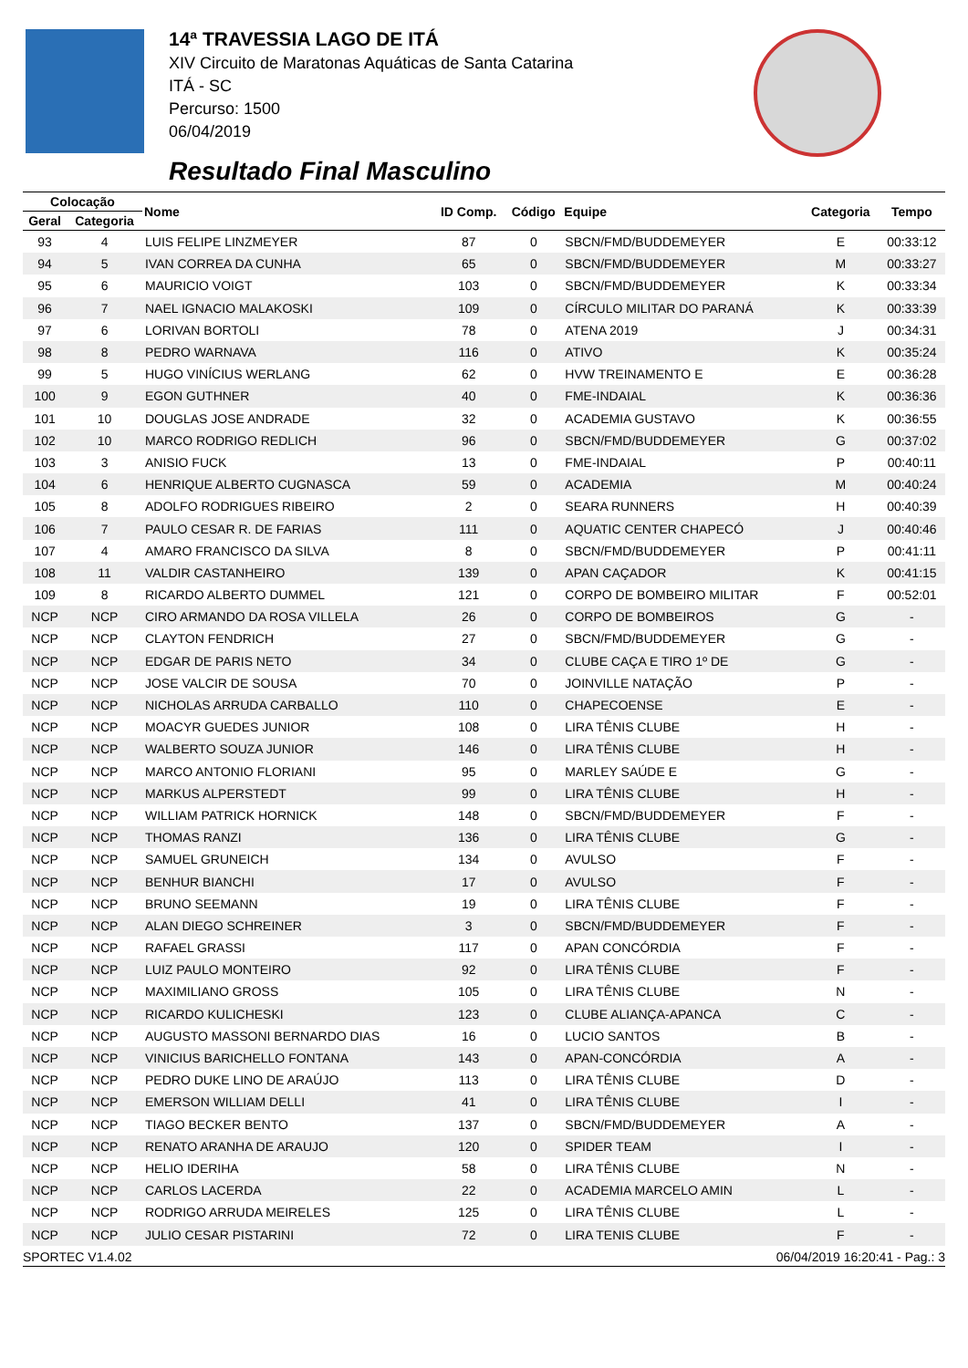14ª TRAVESSIA LAGO DE ITÁ
XIV Circuito de Maratonas Aquáticas de Santa Catarina
ITÁ - SC
Percurso: 1500
06/04/2019
Resultado Final Masculino
| Colocação | | Nome | ID Comp. | Código | Equipe | Categoria | Tempo |
| --- | --- | --- | --- | --- | --- | --- | --- |
| Geral | Categoria | | | | | | |
| 93 | 4 | LUIS FELIPE LINZMEYER | 87 | 0 | SBCN/FMD/BUDDEMEYER | E | 00:33:12 |
| 94 | 5 | IVAN CORREA DA CUNHA | 65 | 0 | SBCN/FMD/BUDDEMEYER | M | 00:33:27 |
| 95 | 6 | MAURICIO VOIGT | 103 | 0 | SBCN/FMD/BUDDEMEYER | K | 00:33:34 |
| 96 | 7 | NAEL IGNACIO MALAKOSKI | 109 | 0 | CÍRCULO MILITAR DO PARANÁ | K | 00:33:39 |
| 97 | 6 | LORIVAN BORTOLI | 78 | 0 | ATENA 2019 | J | 00:34:31 |
| 98 | 8 | PEDRO WARNAVA | 116 | 0 | ATIVO | K | 00:35:24 |
| 99 | 5 | HUGO VINÍCIUS WERLANG | 62 | 0 | HVW TREINAMENTO E | E | 00:36:28 |
| 100 | 9 | EGON GUTHNER | 40 | 0 | FME-INDAIAL | K | 00:36:36 |
| 101 | 10 | DOUGLAS JOSE ANDRADE | 32 | 0 | ACADEMIA GUSTAVO | K | 00:36:55 |
| 102 | 10 | MARCO RODRIGO REDLICH | 96 | 0 | SBCN/FMD/BUDDEMEYER | G | 00:37:02 |
| 103 | 3 | ANISIO FUCK | 13 | 0 | FME-INDAIAL | P | 00:40:11 |
| 104 | 6 | HENRIQUE ALBERTO CUGNASCA | 59 | 0 | ACADEMIA | M | 00:40:24 |
| 105 | 8 | ADOLFO RODRIGUES RIBEIRO | 2 | 0 | SEARA RUNNERS | H | 00:40:39 |
| 106 | 7 | PAULO CESAR R. DE FARIAS | 111 | 0 | AQUATIC CENTER CHAPECÓ | J | 00:40:46 |
| 107 | 4 | AMARO FRANCISCO DA SILVA | 8 | 0 | SBCN/FMD/BUDDEMEYER | P | 00:41:11 |
| 108 | 11 | VALDIR CASTANHEIRO | 139 | 0 | APAN CAÇADOR | K | 00:41:15 |
| 109 | 8 | RICARDO ALBERTO DUMMEL | 121 | 0 | CORPO DE BOMBEIRO MILITAR | F | 00:52:01 |
| NCP | NCP | CIRO ARMANDO DA ROSA VILLELA | 26 | 0 | CORPO DE BOMBEIROS | G | - |
| NCP | NCP | CLAYTON FENDRICH | 27 | 0 | SBCN/FMD/BUDDEMEYER | G | - |
| NCP | NCP | EDGAR DE PARIS NETO | 34 | 0 | CLUBE CAÇA E TIRO 1º DE | G | - |
| NCP | NCP | JOSE VALCIR DE SOUSA | 70 | 0 | JOINVILLE NATAÇÃO | P | - |
| NCP | NCP | NICHOLAS ARRUDA CARBALLO | 110 | 0 | CHAPECOENSE | E | - |
| NCP | NCP | MOACYR GUEDES JUNIOR | 108 | 0 | LIRA TÊNIS CLUBE | H | - |
| NCP | NCP | WALBERTO SOUZA JUNIOR | 146 | 0 | LIRA TÊNIS CLUBE | H | - |
| NCP | NCP | MARCO ANTONIO FLORIANI | 95 | 0 | MARLEY SAÚDE E | G | - |
| NCP | NCP | MARKUS ALPERSTEDT | 99 | 0 | LIRA TÊNIS CLUBE | H | - |
| NCP | NCP | WILLIAM PATRICK HORNICK | 148 | 0 | SBCN/FMD/BUDDEMEYER | F | - |
| NCP | NCP | THOMAS RANZI | 136 | 0 | LIRA TÊNIS CLUBE | G | - |
| NCP | NCP | SAMUEL GRUNEICH | 134 | 0 | AVULSO | F | - |
| NCP | NCP | BENHUR BIANCHI | 17 | 0 | AVULSO | F | - |
| NCP | NCP | BRUNO SEEMANN | 19 | 0 | LIRA TÊNIS CLUBE | F | - |
| NCP | NCP | ALAN DIEGO SCHREINER | 3 | 0 | SBCN/FMD/BUDDEMEYER | F | - |
| NCP | NCP | RAFAEL GRASSI | 117 | 0 | APAN CONCÓRDIA | F | - |
| NCP | NCP | LUIZ PAULO MONTEIRO | 92 | 0 | LIRA TÊNIS CLUBE | F | - |
| NCP | NCP | MAXIMILIANO GROSS | 105 | 0 | LIRA TÊNIS CLUBE | N | - |
| NCP | NCP | RICARDO KULICHESKI | 123 | 0 | CLUBE ALIANÇA-APANCA | C | - |
| NCP | NCP | AUGUSTO MASSONI BERNARDO DIAS | 16 | 0 | LUCIO SANTOS | B | - |
| NCP | NCP | VINICIUS BARICHELLO FONTANA | 143 | 0 | APAN-CONCÓRDIA | A | - |
| NCP | NCP | PEDRO DUKE LINO DE ARAÚJO | 113 | 0 | LIRA TÊNIS CLUBE | D | - |
| NCP | NCP | EMERSON WILLIAM DELLI | 41 | 0 | LIRA TÊNIS CLUBE | I | - |
| NCP | NCP | TIAGO BECKER BENTO | 137 | 0 | SBCN/FMD/BUDDEMEYER | A | - |
| NCP | NCP | RENATO ARANHA DE ARAUJO | 120 | 0 | SPIDER TEAM | I | - |
| NCP | NCP | HELIO IDERIHA | 58 | 0 | LIRA TÊNIS CLUBE | N | - |
| NCP | NCP | CARLOS LACERDA | 22 | 0 | ACADEMIA MARCELO AMIN | L | - |
| NCP | NCP | RODRIGO ARRUDA MEIRELES | 125 | 0 | LIRA TÊNIS CLUBE | L | - |
| NCP | NCP | JULIO CESAR PISTARINI | 72 | 0 | LIRA TENIS CLUBE | F | - |
SPORTEC V1.4.02 06/04/2019 16:20:41 - Pag.: 3